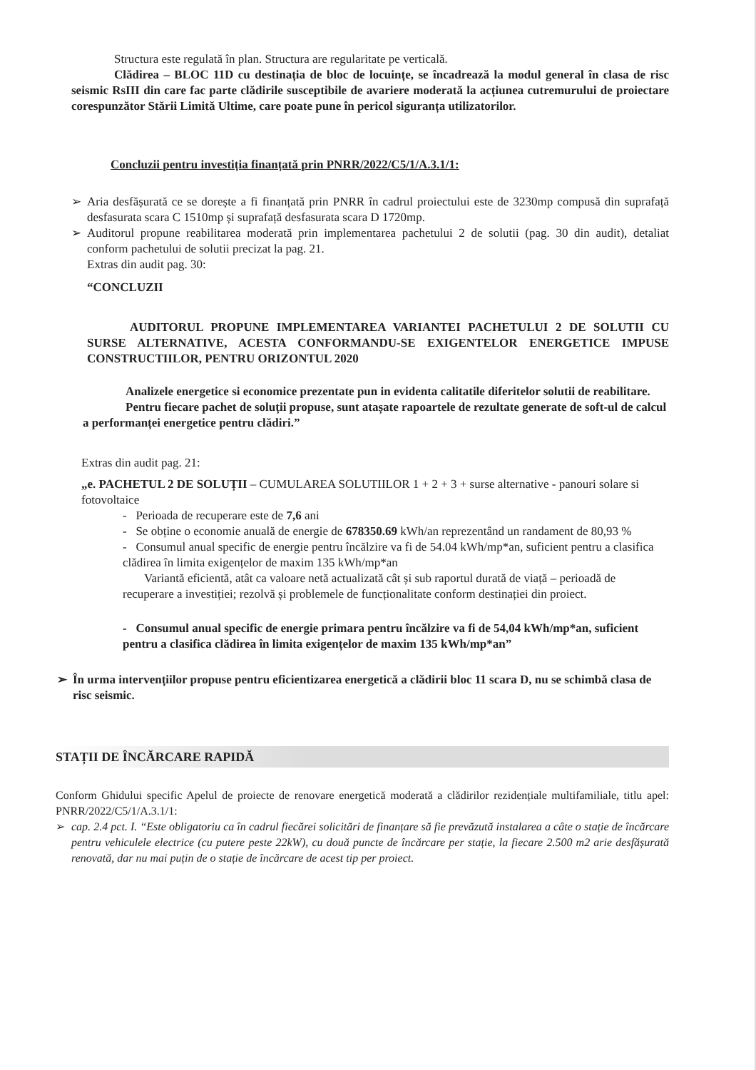Structura este regulată în plan. Structura are regularitate pe verticală.
Clădirea – BLOC 11D cu destinația de bloc de locuințe, se încadrează la modul general în clasa de risc seismic RsIII din care fac parte clădirile susceptibile de avariere moderată la acțiunea cutremurului de proiectare corespunzător Stării Limită Ultime, care poate pune în pericol siguranța utilizatorilor.
Concluzii pentru investiția finanțată prin PNRR/2022/C5/1/A.3.1/1:
➢ Aria desfășurată ce se dorește a fi finanțată prin PNRR în cadrul proiectului este de 3230mp compusă din suprafață desfasurata scara C 1510mp și suprafață desfasurata scara D 1720mp.
➢ Auditorul propune reabilitarea moderată prin implementarea pachetului 2 de solutii (pag. 30 din audit), detaliat conform pachetului de solutii precizat la pag. 21.
Extras din audit pag. 30:
“CONCLUZII
AUDITORUL PROPUNE IMPLEMENTAREA VARIANTEI PACHETULUI 2 DE SOLUTII CU SURSE ALTERNATIVE, ACESTA CONFORMANDU-SE EXIGENTELOR ENERGETICE IMPUSE CONSTRUCTIILOR, PENTRU ORIZONTUL 2020
Analizele energetice si economice prezentate pun in evidenta calitatile diferitelor solutii de reabilitare.
Pentru fiecare pachet de soluții propuse, sunt atașate rapoartele de rezultate generate de soft-ul de calcul a performanței energetice pentru clădiri.”
Extras din audit pag. 21:
„e. PACHETUL 2 DE SOLUȚII – CUMULAREA SOLUTIILOR 1 + 2 + 3 + surse alternative - panouri solare si fotovoltaice
- Perioada de recuperare este de 7,6 ani
- Se obține o economie anuală de energie de 678350.69 kWh/an reprezentând un randament de 80,93 %
- Consumul anual specific de energie pentru încălzire va fi de 54.04 kWh/mp*an, suficient pentru a clasifica clădirea în limita exigențelor de maxim 135 kWh/mp*an
Variantă eficientă, atât ca valoare netă actualizată cât și sub raportul durată de viață – perioadă de recuperare a investiției; rezolvă și problemele de funcționalitate conform destinației din proiect.
- Consumul anual specific de energie primara pentru încălzire va fi de 54,04 kWh/mp*an, suficient pentru a clasifica clădirea în limita exigențelor de maxim 135 kWh/mp*an”
➢ În urma intervențiilor propuse pentru eficientizarea energetică a clădirii bloc 11 scara D, nu se schimbă clasa de risc seismic.
STAȚII DE ÎNCĂRCARE RAPIDĂ
Conform Ghidului specific Apelul de proiecte de renovare energetică moderată a clădirilor rezidențiale multifamiliale, titlu apel: PNRR/2022/C5/1/A.3.1/1:
➢ cap. 2.4 pct. I. “Este obligatoriu ca în cadrul fiecărei solicitări de finanțare să fie prevăzută instalarea a câte o stație de încărcare pentru vehiculele electrice (cu putere peste 22kW), cu două puncte de încărcare per stație, la fiecare 2.500 m2 arie desfășurată renovată, dar nu mai puțin de o stație de încărcare de acest tip per proiect.